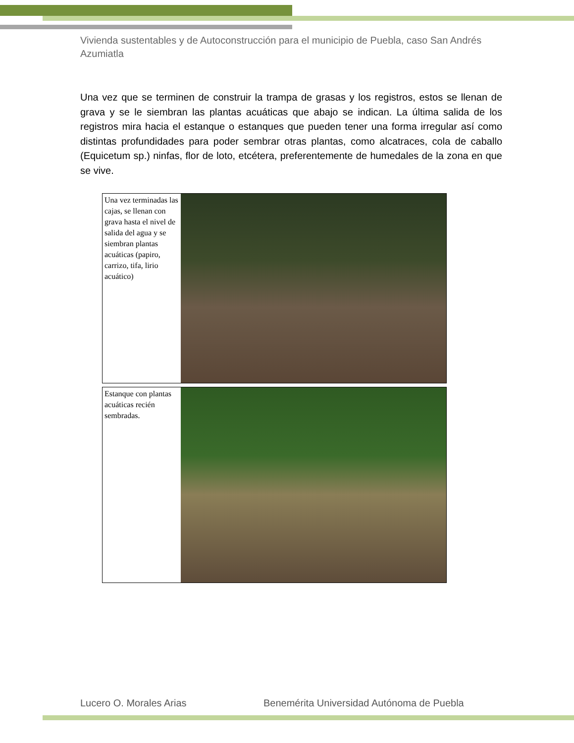Vivienda sustentables y de Autoconstrucción para el municipio de Puebla, caso San Andrés Azumiatla
Una vez que se terminen de construir la trampa de grasas y los registros, estos se llenan de grava y se le siembran las plantas acuáticas que abajo se indican. La última salida de los registros mira hacia el estanque o estanques que pueden tener una forma irregular así como distintas profundidades para poder sembrar otras plantas, como alcatraces, cola de caballo (Equicetum sp.) ninfas, flor de loto, etcétera, preferentemente de humedales de la zona en que se vive.
Una vez terminadas las cajas, se llenan con grava hasta el nivel de salida del agua y se siembran plantas acuáticas (papiro, carrizo, tifa, lirio acuático)
Estanque con plantas acuáticas recién sembradas.
Lucero O. Morales Arias Benemérita Universidad Autónoma de Puebla